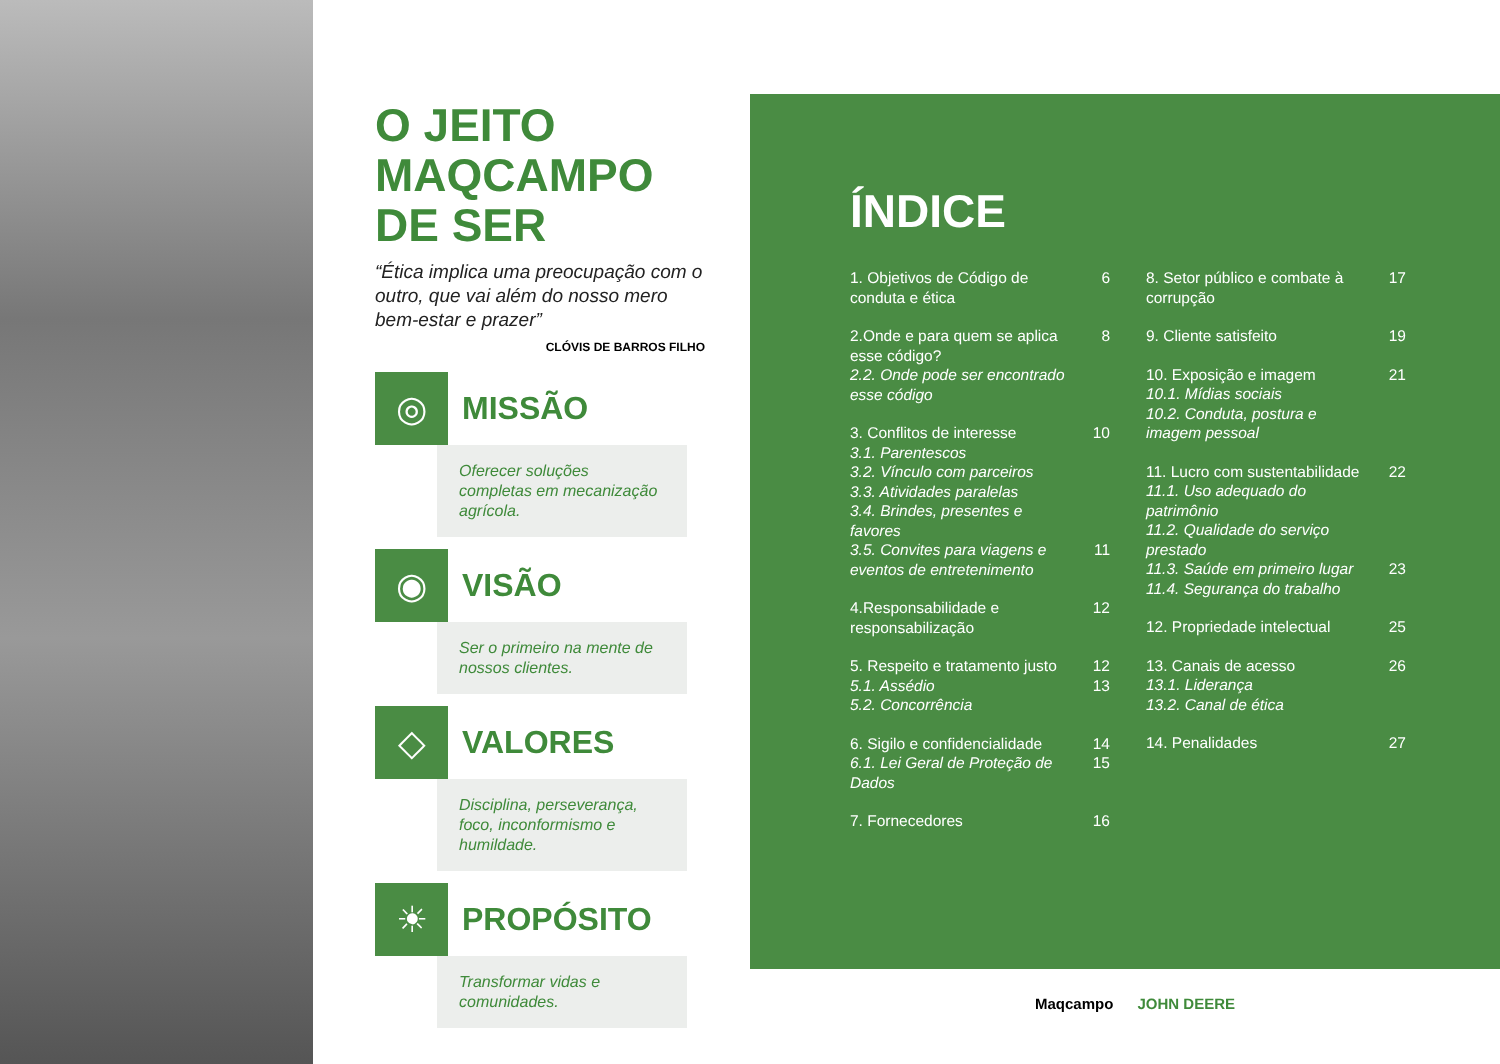O JEITO MAQCAMPO DE SER
“Ética implica uma preocupação com o outro, que vai além do nosso mero bem-estar e prazer”
CLÓVIS DE BARROS FILHO
◎
MISSÃO
Oferecer soluções completas em mecanização agrícola.
◉
VISÃO
Ser o primeiro na mente de nossos clientes.
◇
VALORES
Disciplina, perseverança, foco, inconformismo e humildade.
☀
PROPÓSITO
Transformar vidas e comunidades.
ÍNDICE
1. Objetivos de Código de conduta e ética
6
2.Onde e para quem se aplica esse código?
2.2. Onde pode ser encontrado esse código
8
3. Conflitos de interesse
3.1. Parentescos
3.2. Vínculo com parceiros
3.3. Atividades paralelas
3.4. Brindes, presentes e favores
3.5. Convites para viagens e eventos de entretenimento
10
11
4.Responsabilidade e responsabilização
12
5. Respeito e tratamento justo
5.1. Assédio
5.2. Concorrência
12
13
6. Sigilo e confidencialidade
6.1. Lei Geral de Proteção de Dados
14
15
7. Fornecedores 16
8. Setor público e combate à corrupção
17
9. Cliente satisfeito 19
10. Exposição e imagem
10.1. Mídias sociais
10.2. Conduta, postura e imagem pessoal
21
11. Lucro com sustentabilidade
11.1. Uso adequado do patrimônio
11.2. Qualidade do serviço prestado
11.3. Saúde em primeiro lugar
11.4. Segurança do trabalho
22
23
12. Propriedade intelectual
25
13. Canais de acesso
13.1. Liderança
13.2. Canal de ética
26
14. Penalidades 27
Maqcampo JOHN DEERE